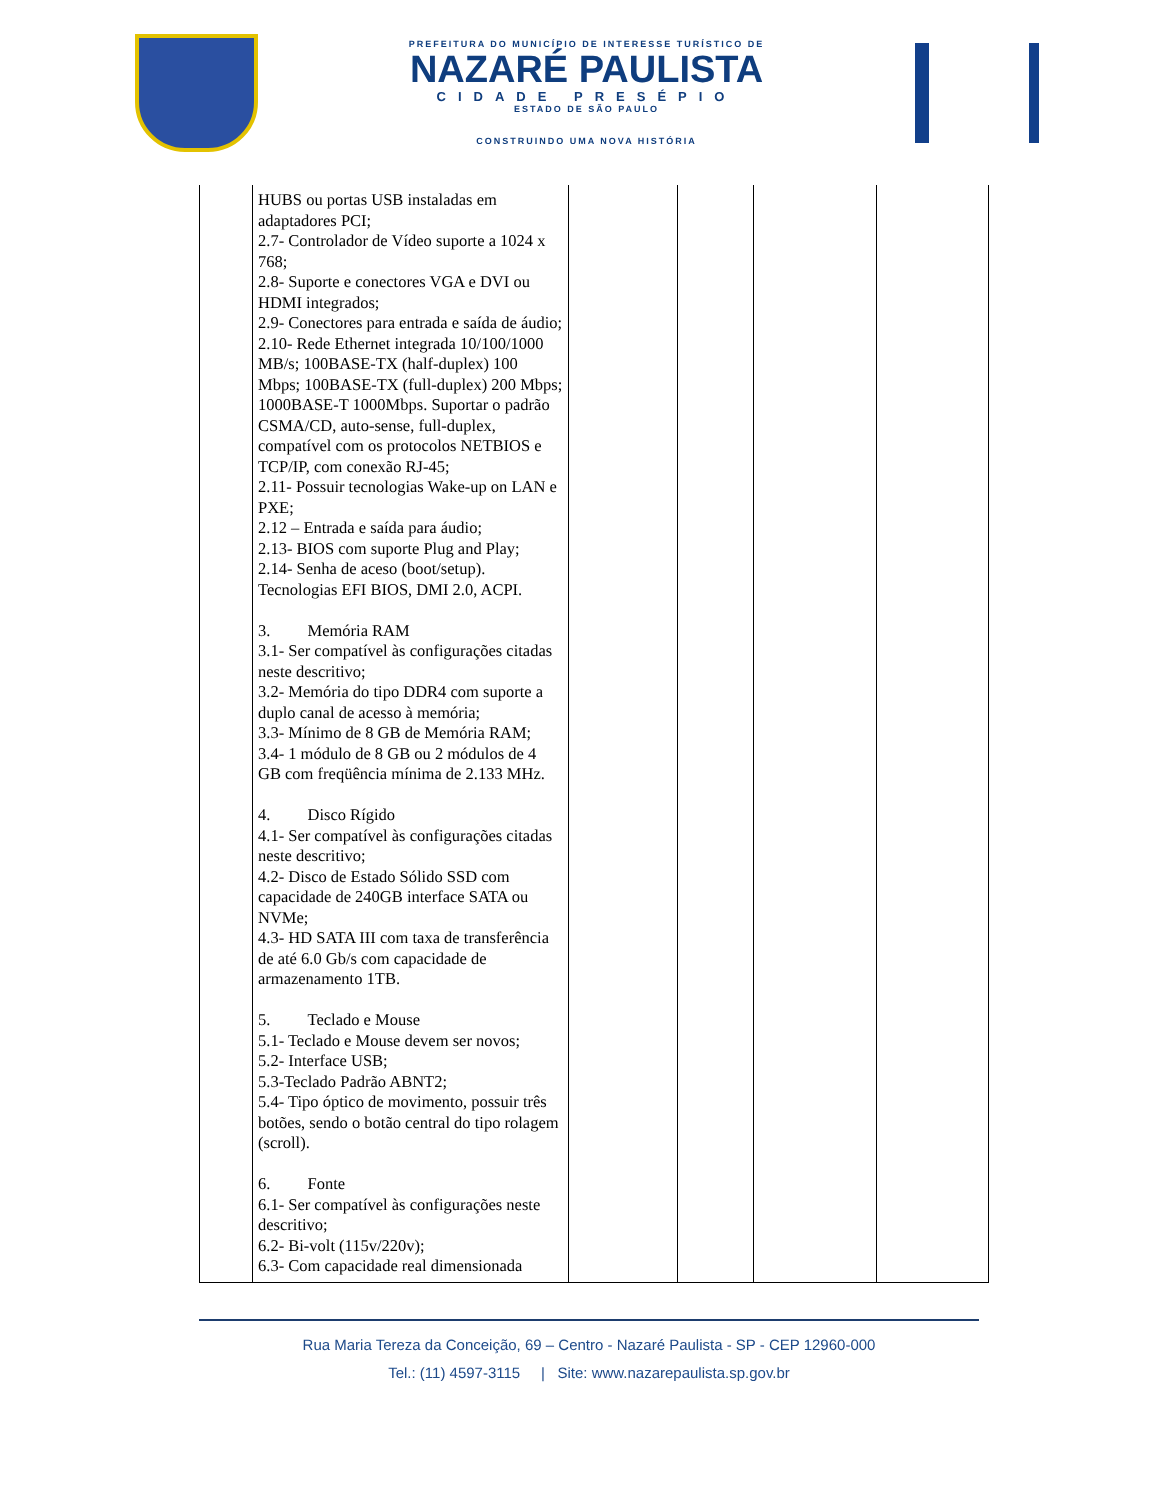PREFEITURA DO MUNICÍPIO DE INTERESSE TURÍSTICO DE
NAZARÉ PAULISTA
CIDADE PRESÉPIO
ESTADO DE SÃO PAULO
CONSTRUINDO UMA NOVA HISTÓRIA
| | HUBS ou portas USB instaladas em adaptadores PCI; 2.7- Controlador de Vídeo suporte a 1024 x 768; 2.8- Suporte e conectores VGA e DVI ou HDMI integrados; 2.9- Conectores para entrada e saída de áudio; 2.10- Rede Ethernet integrada 10/100/1000 MB/s; 100BASE-TX (half-duplex) 100 Mbps; 100BASE-TX (full-duplex) 200 Mbps; 1000BASE-T 1000Mbps. Suportar o padrão CSMA/CD, auto-sense, full-duplex, compatível com os protocolos NETBIOS e TCP/IP, com conexão RJ-45; 2.11- Possuir tecnologias Wake-up on LAN e PXE; 2.12 – Entrada e saída para áudio; 2.13- BIOS com suporte Plug and Play; 2.14- Senha de aceso (boot/setup). Tecnologias EFI BIOS, DMI 2.0, ACPI. 3. Memória RAM 3.1- Ser compatível às configurações citadas neste descritivo; 3.2- Memória do tipo DDR4 com suporte a duplo canal de acesso à memória; 3.3- Mínimo de 8 GB de Memória RAM; 3.4- 1 módulo de 8 GB ou 2 módulos de 4 GB com freqüência mínima de 2.133 MHz. 4. Disco Rígido 4.1- Ser compatível às configurações citadas neste descritivo; 4.2- Disco de Estado Sólido SSD com capacidade de 240GB interface SATA ou NVMe; 4.3- HD SATA III com taxa de transferência de até 6.0 Gb/s com capacidade de armazenamento 1TB. 5. Teclado e Mouse 5.1- Teclado e Mouse devem ser novos; 5.2- Interface USB; 5.3-Teclado Padrão ABNT2; 5.4- Tipo óptico de movimento, possuir três botões, sendo o botão central do tipo rolagem (scroll). 6. Fonte 6.1- Ser compatível às configurações neste descritivo; 6.2- Bi-volt (115v/220v); 6.3- Com capacidade real dimensionada | | | | |
Rua Maria Tereza da Conceição, 69 – Centro - Nazaré Paulista - SP - CEP 12960-000
Tel.: (11) 4597-3115 | Site: www.nazarepaulista.sp.gov.br